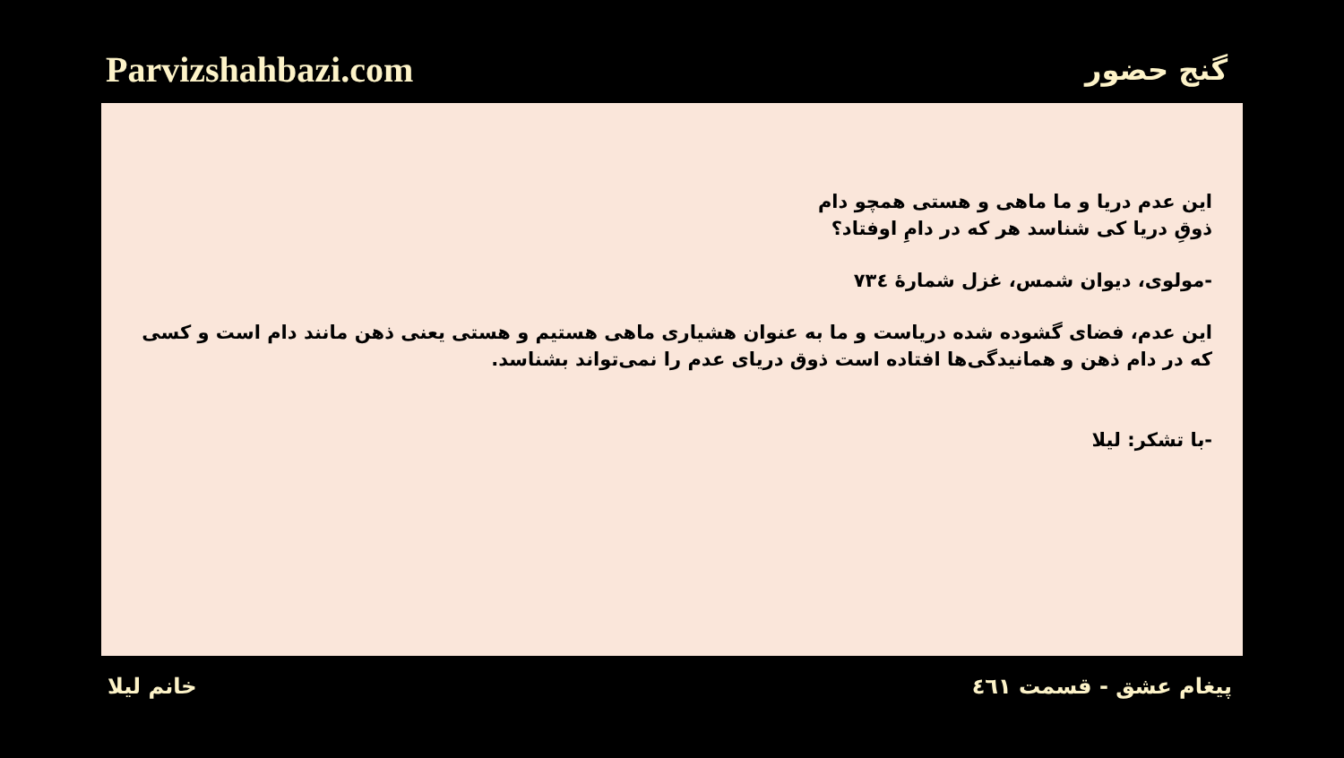Parvizshahbazi.com
گنج حضور
این عدم دریا و ما ماهی و هستی همچو دام
ذوقِ دریا کی شناسد هر که در دامِ اوفتاد؟
-مولوی، دیوان شمس، غزل شمارهٔ ۷۳٤
این عدم، فضای گشوده شده دریاست و ما به عنوان هشیاری ماهی هستیم و هستی یعنی ذهن مانند دام است و کسی که در دام ذهن و همانیدگی‌ها افتاده است ذوق دریای عدم را نمی‌تواند بشناسد.
-با تشکر: لیلا
پیغام عشق - قسمت ٤٦١ خانم لیلا